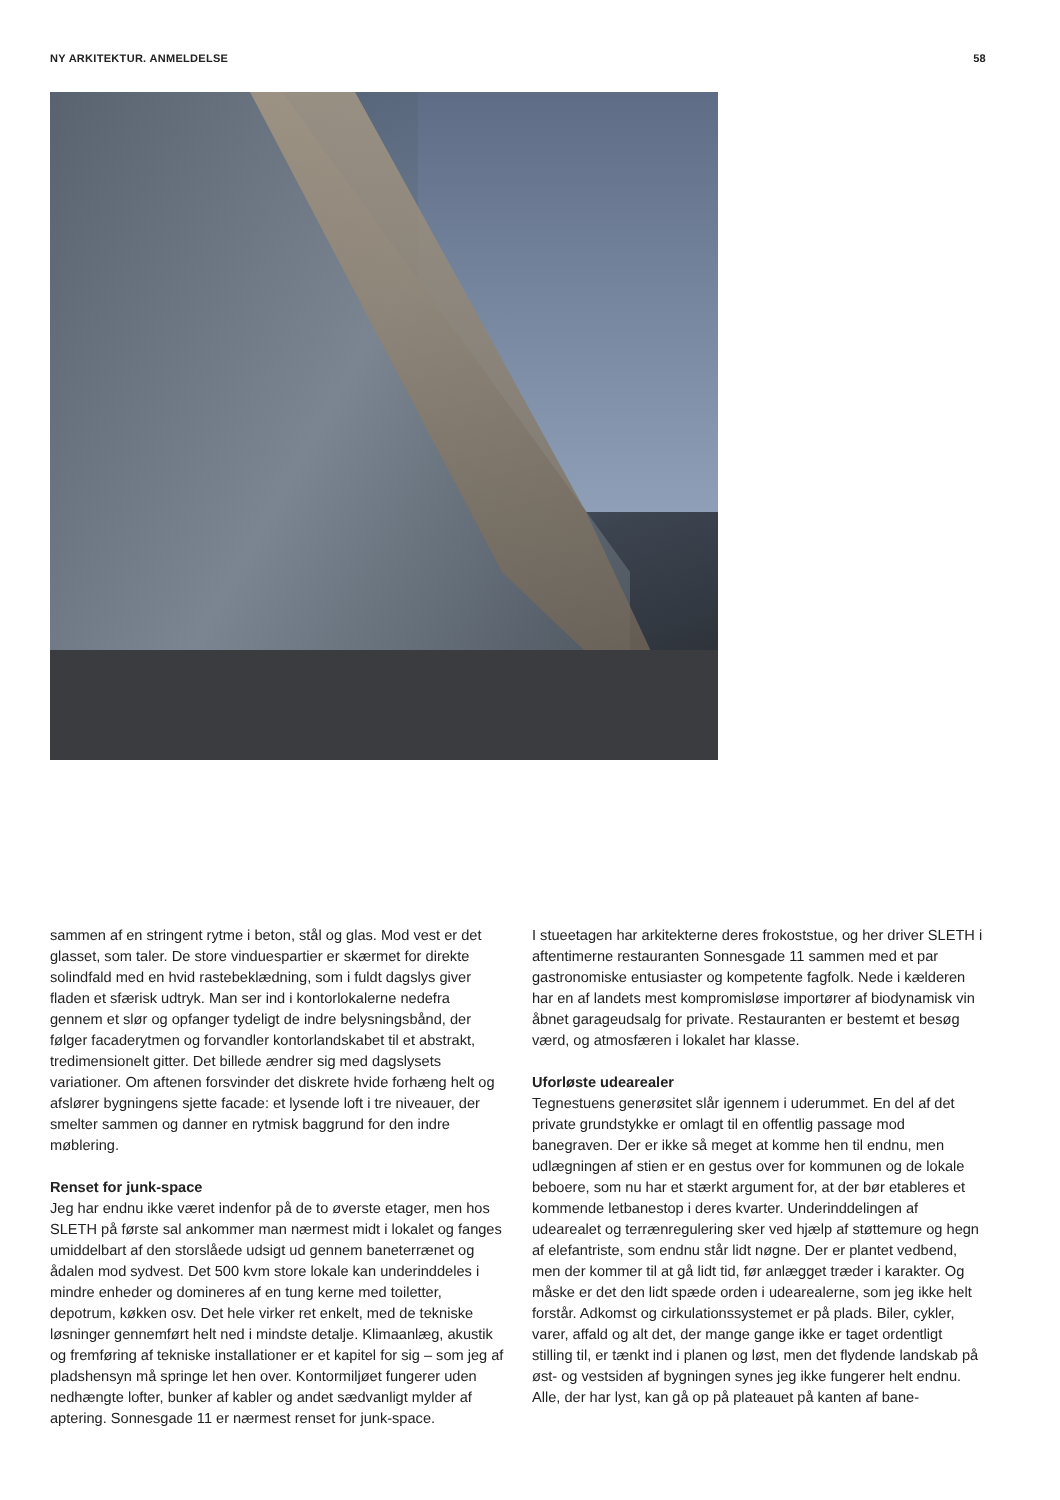NY ARKITEKTUR. ANMELDELSE 58
sammen af en stringent rytme i beton, stål og glas. Mod vest er det glasset, som taler. De store vinduespartier er skærmet for direkte solindfald med en hvid rastebeklædning, som i fuldt dagslys giver fladen et sfærisk udtryk. Man ser ind i kontorlokalerne nedefra gennem et slør og opfanger tydeligt de indre belysningsbånd, der følger facaderytmen og forvandler kontorlandskabet til et abstrakt, tredimensionelt gitter. Det billede ændrer sig med dagslysets variationer. Om aftenen forsvinder det diskrete hvide forhæng helt og afslører bygningens sjette facade: et lysende loft i tre niveauer, der smelter sammen og danner en rytmisk baggrund for den indre møblering.
Renset for junk-space
Jeg har endnu ikke været indenfor på de to øverste etager, men hos SLETH på første sal ankommer man nærmest midt i lokalet og fanges umiddelbart af den storslåede udsigt ud gennem baneterrænet og ådalen mod sydvest. Det 500 kvm store lokale kan underinddeles i mindre enheder og domineres af en tung kerne med toiletter, depotrum, køkken osv. Det hele virker ret enkelt, med de tekniske løsninger gennemført helt ned i mindste detalje. Klimaanlæg, akustik og fremføring af tekniske installationer er et kapitel for sig – som jeg af pladshensyn må springe let hen over. Kontormiljøet fungerer uden nedhængte lofter, bunker af kabler og andet sædvanligt mylder af aptering. Sonnesgade 11 er nærmest renset for junk-space.
I stueetagen har arkitekterne deres frokoststue, og her driver SLETH i aftentimerne restauranten Sonnesgade 11 sammen med et par gastronomiske entusiaster og kompetente fagfolk. Nede i kælderen har en af landets mest kompromisløse importører af biodynamisk vin åbnet garageudsalg for private. Restauranten er bestemt et besøg værd, og atmosfæren i lokalet har klasse.
Uforløste udearealer
Tegnestuens generøsitet slår igennem i uderummet. En del af det private grundstykke er omlagt til en offentlig passage mod banegraven. Der er ikke så meget at komme hen til endnu, men udlægningen af stien er en gestus over for kommunen og de lokale beboere, som nu har et stærkt argument for, at der bør etableres et kommende letbanestop i deres kvarter. Underinddelingen af udearealet og terrænregulering sker ved hjælp af støttemure og hegn af elefantriste, som endnu står lidt nøgne. Der er plantet vedbend, men der kommer til at gå lidt tid, før anlægget træder i karakter. Og måske er det den lidt spæde orden i udearealerne, som jeg ikke helt forstår. Adkomst og cirkulationssystemet er på plads. Biler, cykler, varer, affald og alt det, der mange gange ikke er taget ordentligt stilling til, er tænkt ind i planen og løst, men det flydende landskab på øst- og vestsiden af bygningen synes jeg ikke fungerer helt endnu. Alle, der har lyst, kan gå op på plateauet på kanten af bane-